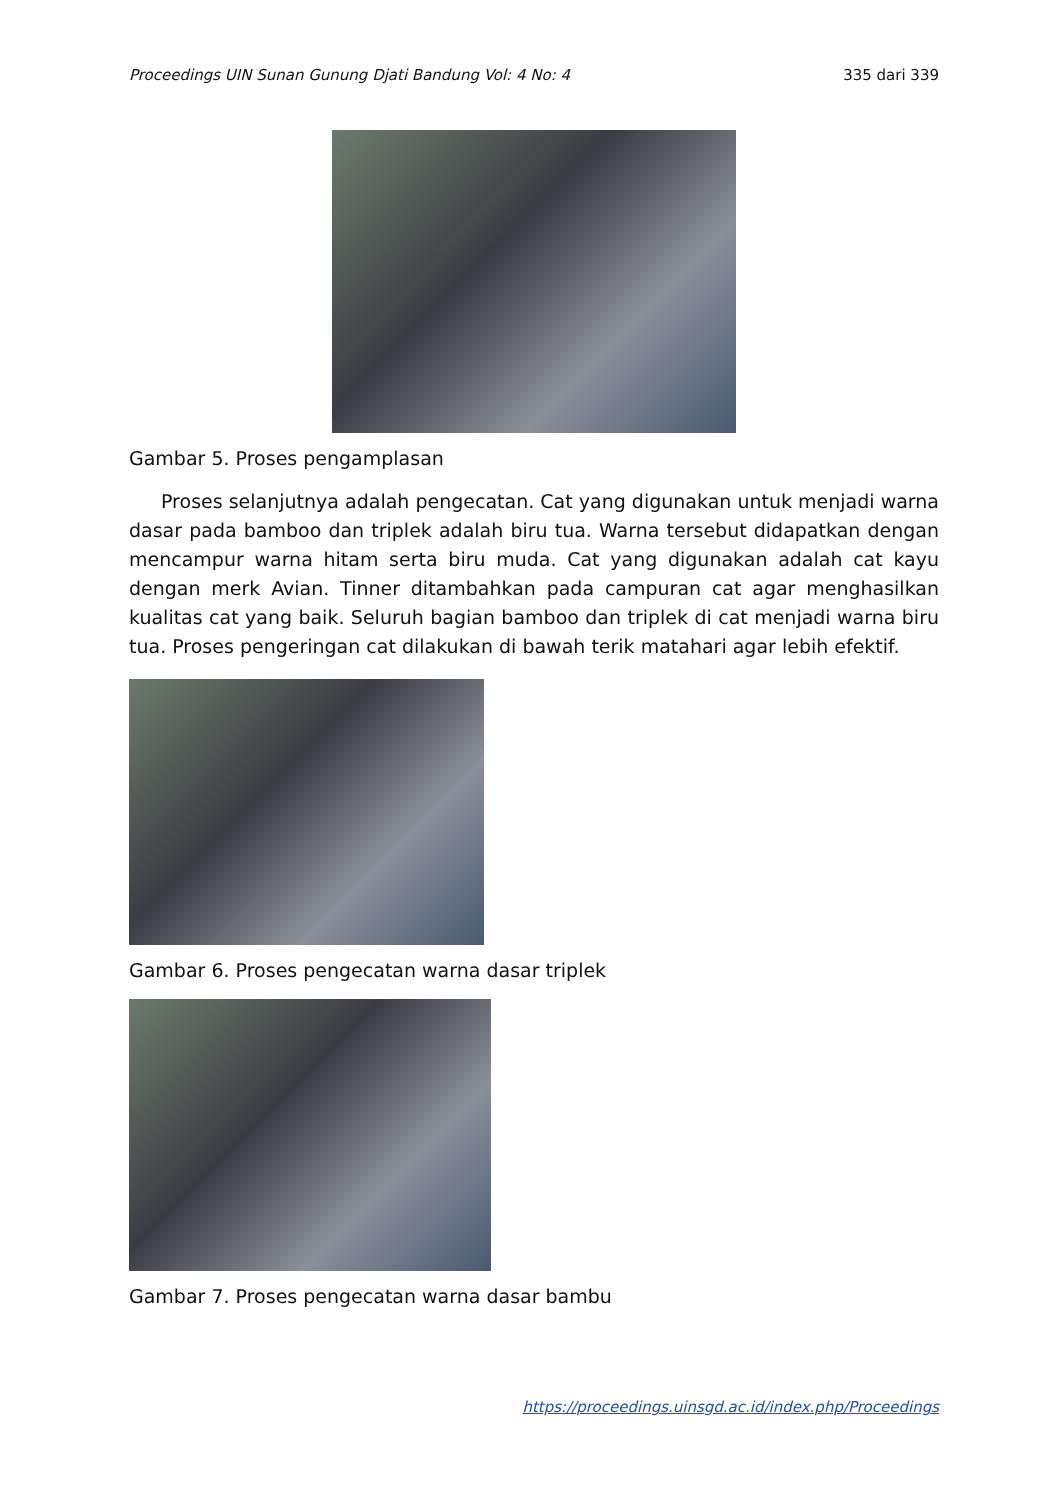Proceedings UIN Sunan Gunung Djati Bandung Vol: 4 No: 4 335 dari 339
Gambar 5. Proses pengamplasan
Proses selanjutnya adalah pengecatan. Cat yang digunakan untuk menjadi warna dasar pada bamboo dan triplek adalah biru tua. Warna tersebut didapatkan dengan mencampur warna hitam serta biru muda. Cat yang digunakan adalah cat kayu dengan merk Avian. Tinner ditambahkan pada campuran cat agar menghasilkan kualitas cat yang baik. Seluruh bagian bamboo dan triplek di cat menjadi warna biru tua. Proses pengeringan cat dilakukan di bawah terik matahari agar lebih efektif.
Gambar 6. Proses pengecatan warna dasar triplek
Gambar 7. Proses pengecatan warna dasar bambu
https://proceedings.uinsgd.ac.id/index.php/Proceedings